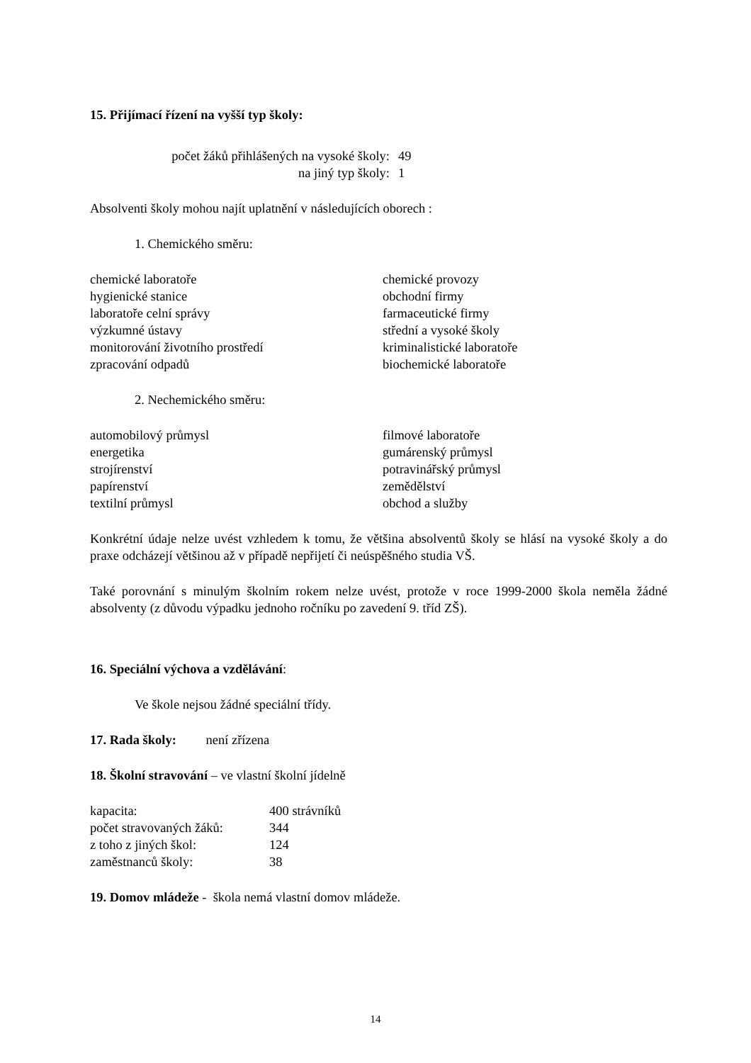15. Přijímací řízení na vyšší typ školy:
| počet žáků přihlášených na vysoké školy: | 49 |
| na jiný typ školy: | 1 |
Absolventi školy mohou najít uplatnění v následujících oborech :
1. Chemického směru:
| chemické laboratoře hygienické stanice laboratoře celní správy výzkumné ústavy monitorování životního prostředí zpracování odpadů | chemické provozy obchodní firmy farmaceutické firmy střední a vysoké školy kriminalistické laboratoře biochemické laboratoře |
2. Nechemického směru:
| automobilový průmysl energetika strojírenství papírenství textilní průmysl | filmové laboratoře gumárenský průmysl potravinářský průmysl zemědělství obchod a služby |
Konkrétní údaje nelze uvést vzhledem k tomu, že většina absolventů školy se hlásí na vysoké školy a do praxe odcházejí většinou až v případě nepřijetí či neúspěšného studia VŠ.
Také porovnání s minulým školním rokem nelze uvést, protože v roce 1999-2000 škola neměla žádné absolventy (z důvodu výpadku jednoho ročníku po zavedení 9. tříd ZŠ).
16. Speciální výchova a vzdělávání:
Ve škole nejsou žádné speciální třídy.
17. Rada školy: není zřízena
18. Školní stravování – ve vlastní školní jídelně
| kapacita: | 400 strávníků |
| počet stravovaných žáků: | 344 |
| z toho z jiných škol: | 124 |
| zaměstnanců školy: | 38 |
19. Domov mládeže - škola nemá vlastní domov mládeže.
14